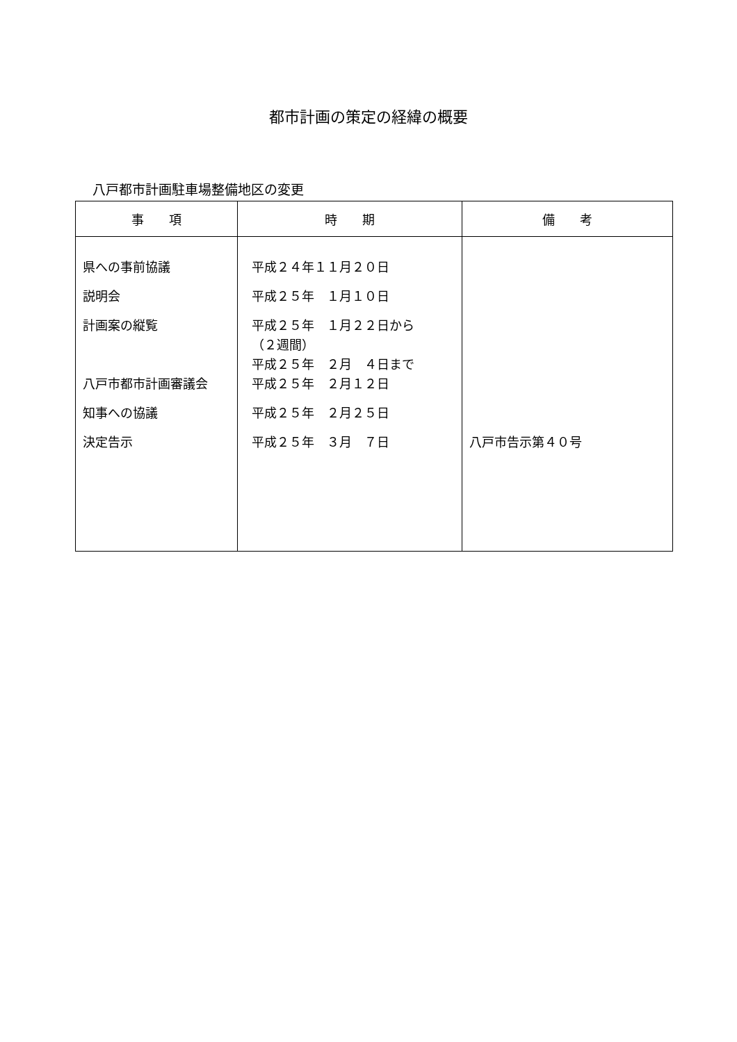都市計画の策定の経緯の概要
八戸都市計画駐車場整備地区の変更
| 事 項 | 時 期 | 備 考 |
| --- | --- | --- |
| 県への事前協議 | 平成２４年１１月２０日 | |
| 説明会 | 平成２５年 １月１０日 | |
| 計画案の縦覧 | 平成２５年 １月２２日から （２週間） 平成２５年 ２月 ４日まで | |
| 八戸市都市計画審議会 | 平成２５年 ２月１２日 | |
| 知事への協議 | 平成２５年 ２月２５日 | |
| 決定告示 | 平成２５年 ３月 ７日 | 八戸市告示第４０号 |